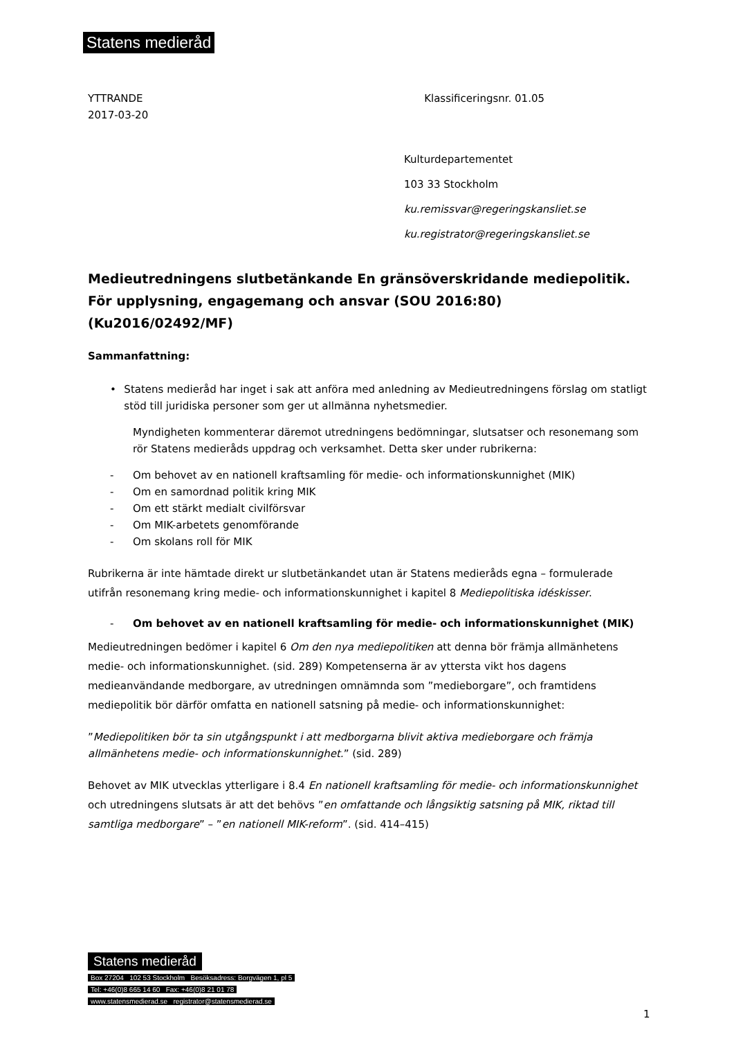Statens medieråd
YTTRANDE
2017-03-20
Klassificeringsnr. 01.05
Kulturdepartementet
103 33 Stockholm
ku.remissvar@regeringskansliet.se
ku.registrator@regeringskansliet.se
Medieutredningens slutbetänkande En gränsöverskridande mediepolitik. För upplysning, engagemang och ansvar (SOU 2016:80) (Ku2016/02492/MF)
Sammanfattning:
• Statens medieråd har inget i sak att anföra med anledning av Medieutredningens förslag om statligt stöd till juridiska personer som ger ut allmänna nyhetsmedier.
Myndigheten kommenterar däremot utredningens bedömningar, slutsatser och resonemang som rör Statens medieråds uppdrag och verksamhet. Detta sker under rubrikerna:
- Om behovet av en nationell kraftsamling för medie- och informationskunnighet (MIK)
- Om en samordnad politik kring MIK
- Om ett stärkt medialt civilförsvar
- Om MIK-arbetets genomförande
- Om skolans roll för MIK
Rubrikerna är inte hämtade direkt ur slutbetänkandet utan är Statens medieråds egna – formulerade utifrån resonemang kring medie- och informationskunnighet i kapitel 8 Mediepolitiska idéskisser.
- Om behovet av en nationell kraftsamling för medie- och informationskunnighet (MIK)
Medieutredningen bedömer i kapitel 6 Om den nya mediepolitiken att denna bör främja allmänhetens medie- och informationskunnighet. (sid. 289) Kompetenserna är av yttersta vikt hos dagens medieanvändande medborgare, av utredningen omnämnda som ”medieborgare”, och framtidens mediepolitik bör därför omfatta en nationell satsning på medie- och informationskunnighet:
”Mediepolitiken bör ta sin utgångspunkt i att medborgarna blivit aktiva medieborgare och främja allmänhetens medie- och informationskunnighet.” (sid. 289)
Behovet av MIK utvecklas ytterligare i 8.4 En nationell kraftsamling för medie- och informationskunnighet och utredningens slutsats är att det behövs ”en omfattande och långsiktig satsning på MIK, riktad till samtliga medborgare” – ”en nationell MIK-reform”. (sid. 414–415)
Statens medieråd
Box 27204 102 53 Stockholm Besöksadress: Borgvägen 1, pl 5
Tel: +46(0)8 665 14 60 Fax: +46(0)8 21 01 78
www.statensmedierad.se registrator@statensmedierad.se
1